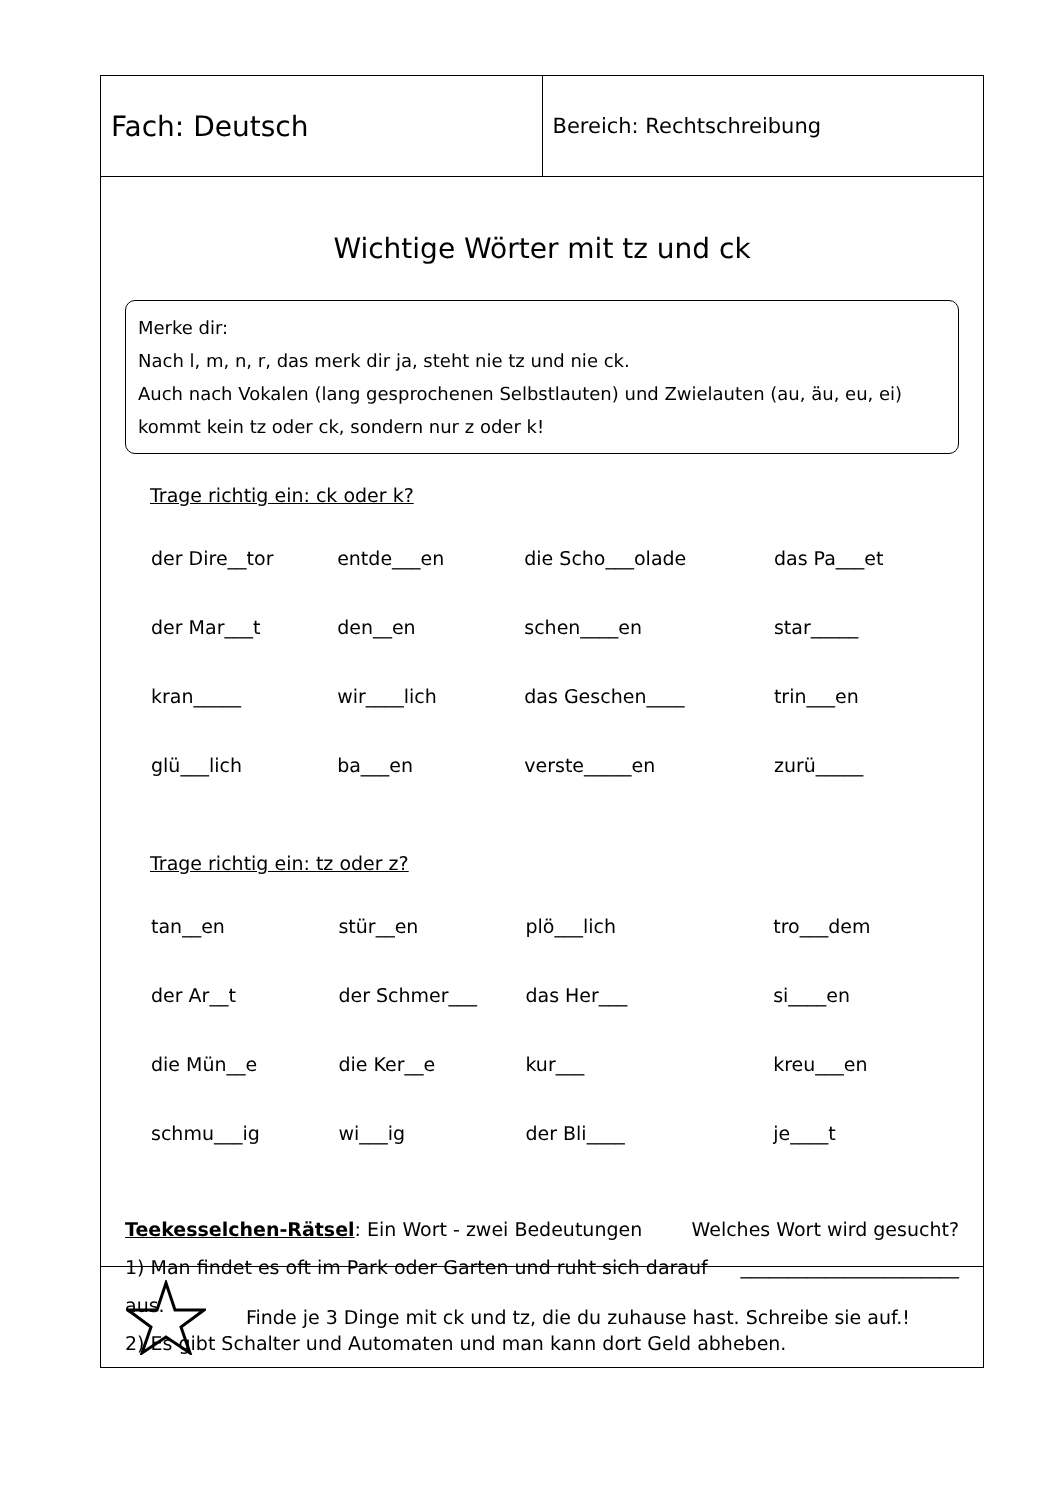Fach: Deutsch
Bereich: Rechtschreibung
Wichtige Wörter mit tz und ck
Merke dir:
Nach l, m, n, r, das merk dir ja, steht nie tz und nie ck.
Auch nach Vokalen (lang gesprochenen Selbstlauten) und Zwielauten (au, äu, eu, ei) kommt kein tz oder ck, sondern nur z oder k!
Trage richtig ein: ck oder k?
| der Dire__tor | entde___en | die Scho___olade | das Pa___et |
| der Mar___t | den__en | schen____en | star_____ |
| kran_____ | wir____lich | das Geschen____ | trin___en |
| glü___lich | ba___en | verste_____en | zurü_____ |
Trage richtig ein: tz oder z?
| tan__en | stür__en | plö___lich | tro___dem |
| der Ar__t | der Schmer___ | das Her___ | si____en |
| die Mün__e | die Ker__e | kur___ | kreu___en |
| schmu___ig | wi___ig | der Bli____ | je____t |
Teekesselchen-Rätsel: Ein Wort - zwei Bedeutungen Welches Wort wird gesucht?
1) Man findet es oft im Park oder Garten und ruht sich darauf aus. _______________________
2) Es gibt Schalter und Automaten und man kann dort Geld abheben.
Finde je 3 Dinge mit ck und tz, die du zuhause hast. Schreibe sie auf.!